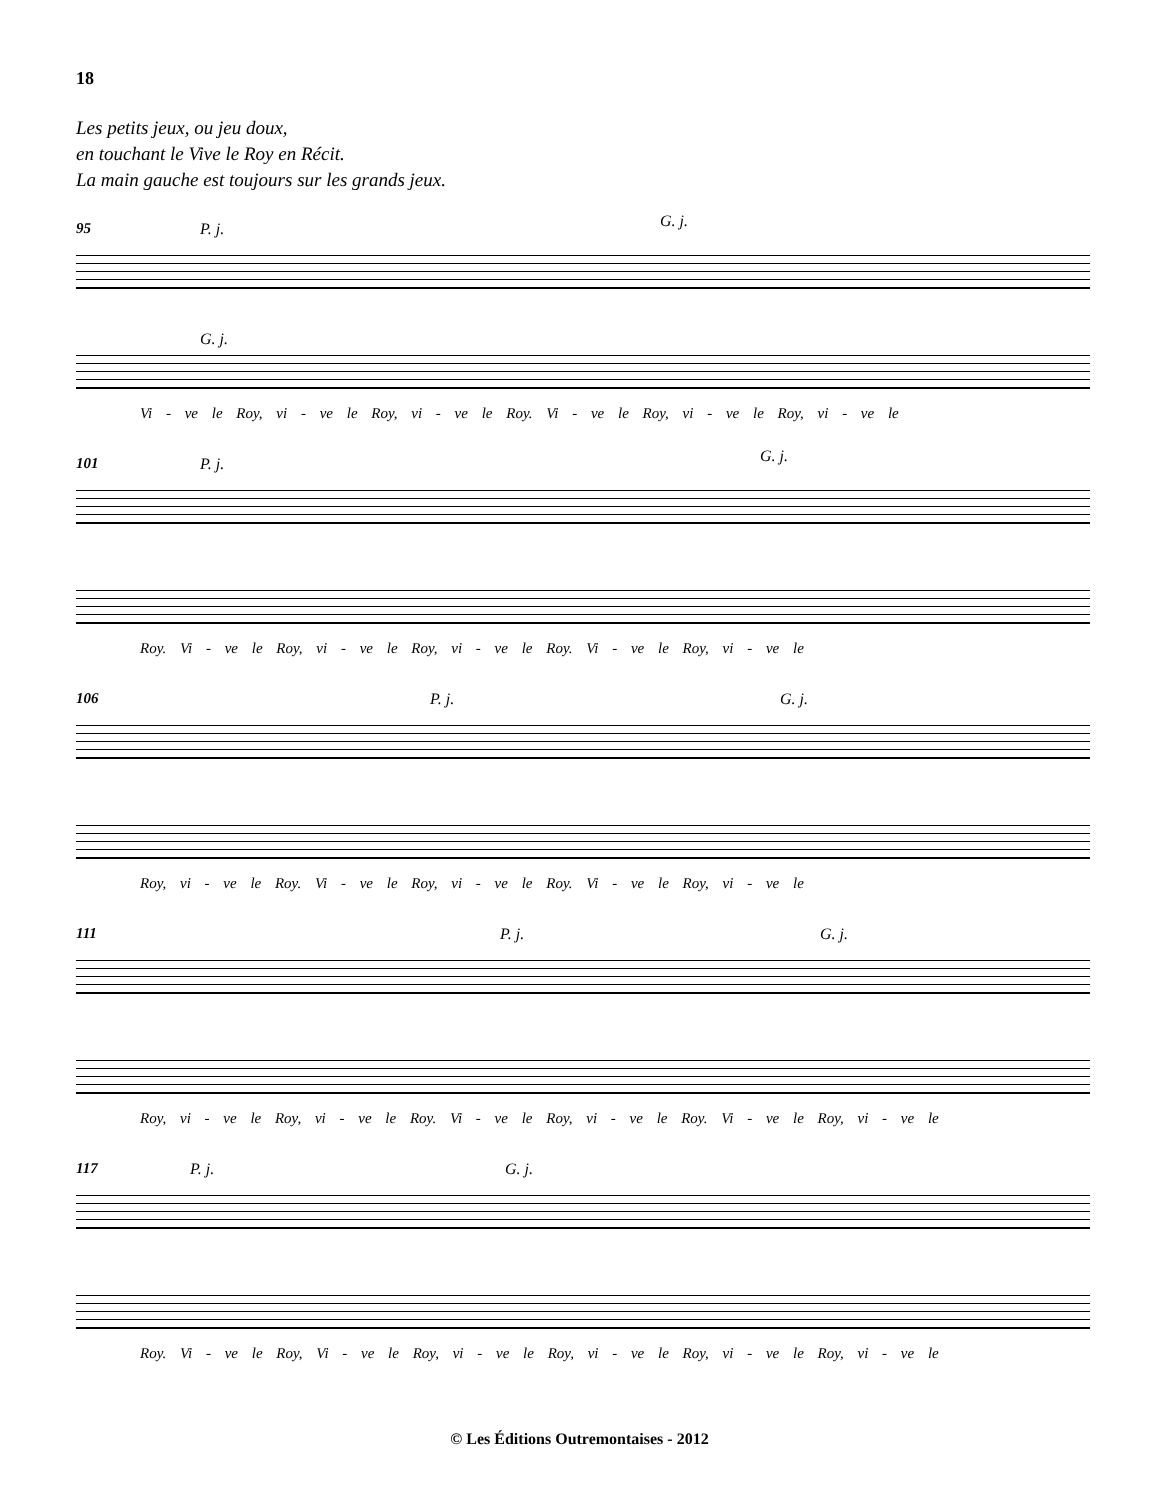18
Les petits jeux, ou jeu doux,
en touchant le Vive le Roy en Récit.
La main gauche est toujours sur les grands jeux.
95 P. j. G. j.
G. j.
Vi - ve le Roy, vi - ve le Roy, vi - ve le Roy. Vi - ve le Roy, vi - ve le Roy, vi - ve le
101 P. j. G. j.
Roy. Vi - ve le Roy, vi - ve le Roy, vi - ve le Roy. Vi - ve le Roy, vi - ve le
106 P. j. G. j.
Roy, vi - ve le Roy. Vi - ve le Roy, vi - ve le Roy. Vi - ve le Roy, vi - ve le
111 P. j. G. j.
Roy, vi - ve le Roy, vi - ve le Roy. Vi - ve le Roy, vi - ve le Roy. Vi - ve le Roy, vi - ve le
117 P. j. G. j.
Roy. Vi - ve le Roy, Vi - ve le Roy, vi - ve le Roy, vi - ve le Roy, vi - ve le Roy, vi - ve le
© Les Éditions Outremontaises - 2012